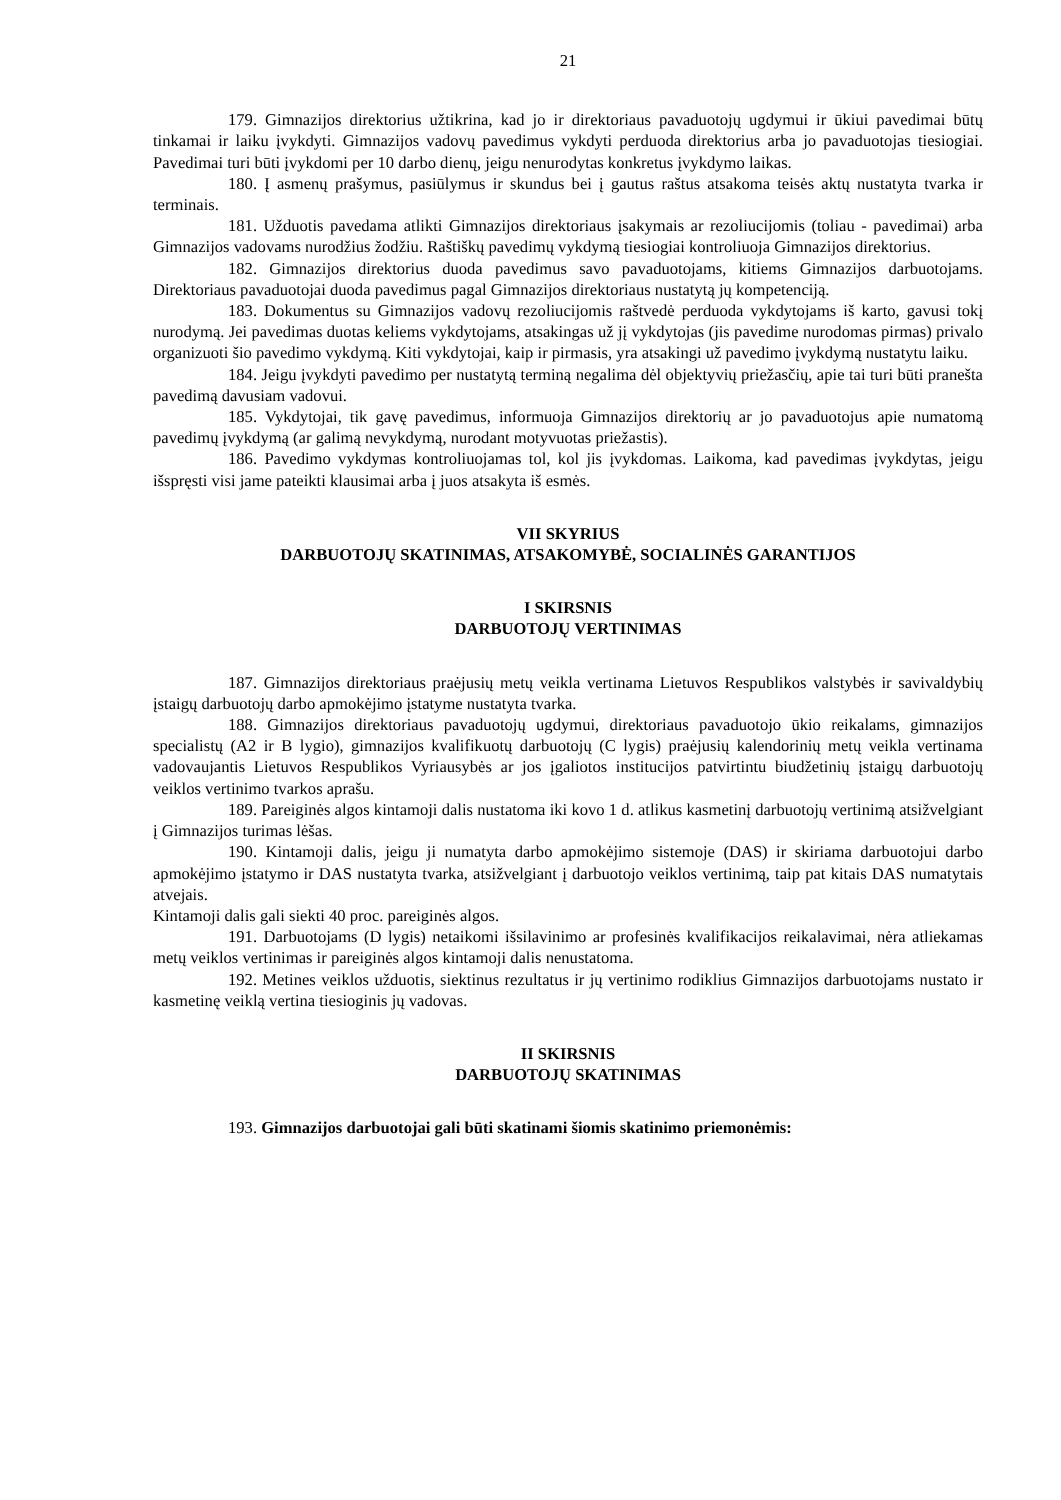21
179. Gimnazijos direktorius užtikrina, kad jo ir direktoriaus pavaduotojų ugdymui ir ūkiui pavedimai būtų tinkamai ir laiku įvykdyti. Gimnazijos vadovų pavedimus vykdyti perduoda direktorius arba jo pavaduotojas tiesiogiai. Pavedimai turi būti įvykdomi per 10 darbo dienų, jeigu nenurodytas konkretus įvykdymo laikas.
180. Į asmenų prašymus, pasiūlymus ir skundus bei į gautus raštus atsakoma teisės aktų nustatyta tvarka ir terminais.
181. Užduotis pavedama atlikti Gimnazijos direktoriaus įsakymais ar rezoliucijomis (toliau - pavedimai) arba Gimnazijos vadovams nurodžius žodžiu. Raštiškų pavedimų vykdymą tiesiogiai kontroliuoja Gimnazijos direktorius.
182. Gimnazijos direktorius duoda pavedimus savo pavaduotojams, kitiems Gimnazijos darbuotojams. Direktoriaus pavaduotojai duoda pavedimus pagal Gimnazijos direktoriaus nustatytą jų kompetenciją.
183. Dokumentus su Gimnazijos vadovų rezoliucijomis raštvedė perduoda vykdytojams iš karto, gavusi tokį nurodymą. Jei pavedimas duotas keliems vykdytojams, atsakingas už jį vykdytojas (jis pavedime nurodomas pirmas) privalo organizuoti šio pavedimo vykdymą. Kiti vykdytojai, kaip ir pirmasis, yra atsakingi už pavedimo įvykdymą nustatytu laiku.
184. Jeigu įvykdyti pavedimo per nustatytą terminą negalima dėl objektyvių priežasčių, apie tai turi būti pranešta pavedimą davusiam vadovui.
185. Vykdytojai, tik gavę pavedimus, informuoja Gimnazijos direktorių ar jo pavaduotojus apie numatomą pavedimų įvykdymą (ar galimą nevykdymą, nurodant motyvuotas priežastis).
186. Pavedimo vykdymas kontroliuojamas tol, kol jis įvykdomas. Laikoma, kad pavedimas įvykdytas, jeigu išspręsti visi jame pateikti klausimai arba į juos atsakyta iš esmės.
VII SKYRIUS
DARBUOTOJŲ SKATINIMAS, ATSAKOMYBĖ, SOCIALINĖS GARANTIJOS
I SKIRSNIS
DARBUOTOJŲ VERTINIMAS
187. Gimnazijos direktoriaus praėjusių metų veikla vertinama Lietuvos Respublikos valstybės ir savivaldybių įstaigų darbuotojų darbo apmokėjimo įstatyme nustatyta tvarka.
188. Gimnazijos direktoriaus pavaduotojų ugdymui, direktoriaus pavaduotojo ūkio reikalams, gimnazijos specialistų (A2 ir B lygio), gimnazijos kvalifikuotų darbuotojų (C lygis) praėjusių kalendorinių metų veikla vertinama vadovaujantis Lietuvos Respublikos Vyriausybės ar jos įgaliotos institucijos patvirtintu biudžetinių įstaigų darbuotojų veiklos vertinimo tvarkos aprašu.
189. Pareiginės algos kintamoji dalis nustatoma iki kovo 1 d. atlikus kasmetinį darbuotojų vertinimą atsižvelgiant į Gimnazijos turimas lėšas.
190. Kintamoji dalis, jeigu ji numatyta darbo apmokėjimo sistemoje (DAS) ir skiriama darbuotojui darbo apmokėjimo įstatymo ir DAS nustatyta tvarka, atsižvelgiant į darbuotojo veiklos vertinimą, taip pat kitais DAS numatytais atvejais.
Kintamoji dalis gali siekti 40 proc. pareiginės algos.
191. Darbuotojams (D lygis) netaikomi išsilavinimo ar profesinės kvalifikacijos reikalavimai, nėra atliekamas metų veiklos vertinimas ir pareiginės algos kintamoji dalis nenustatoma.
192. Metines veiklos užduotis, siektinus rezultatus ir jų vertinimo rodiklius Gimnazijos darbuotojams nustato ir kasmetinę veiklą vertina tiesioginis jų vadovas.
II SKIRSNIS
DARBUOTOJŲ SKATINIMAS
193. Gimnazijos darbuotojai gali būti skatinami šiomis skatinimo priemonėmis: